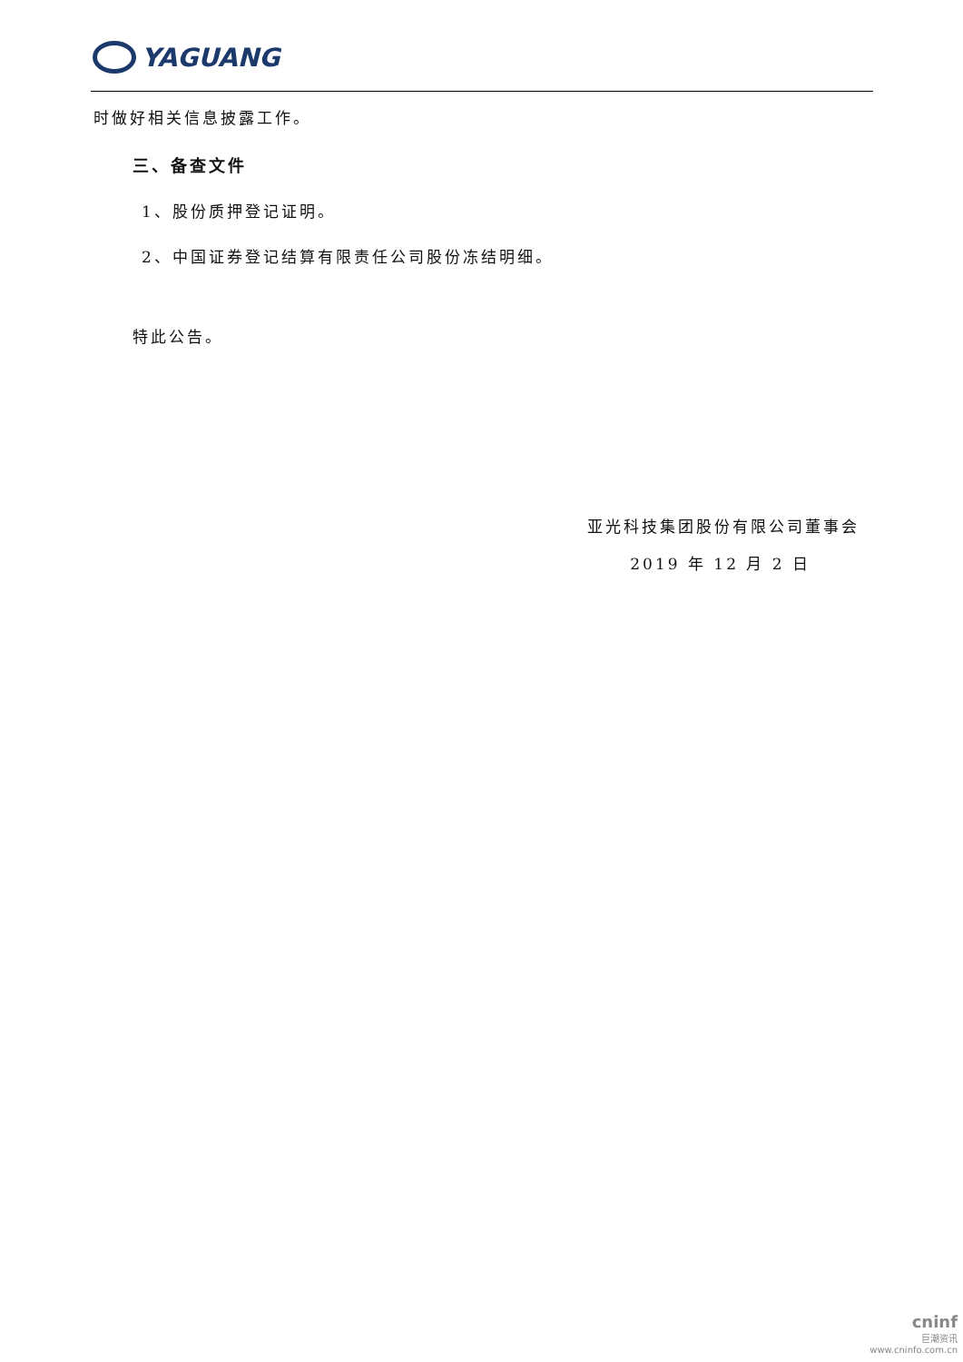YAGUANG
时做好相关信息披露工作。
三、备查文件
1、股份质押登记证明。
2、中国证券登记结算有限责任公司股份冻结明细。
特此公告。
亚光科技集团股份有限公司董事会
2019 年 12 月 2 日
cninf
巨潮资讯
www.cninfo.com.cn